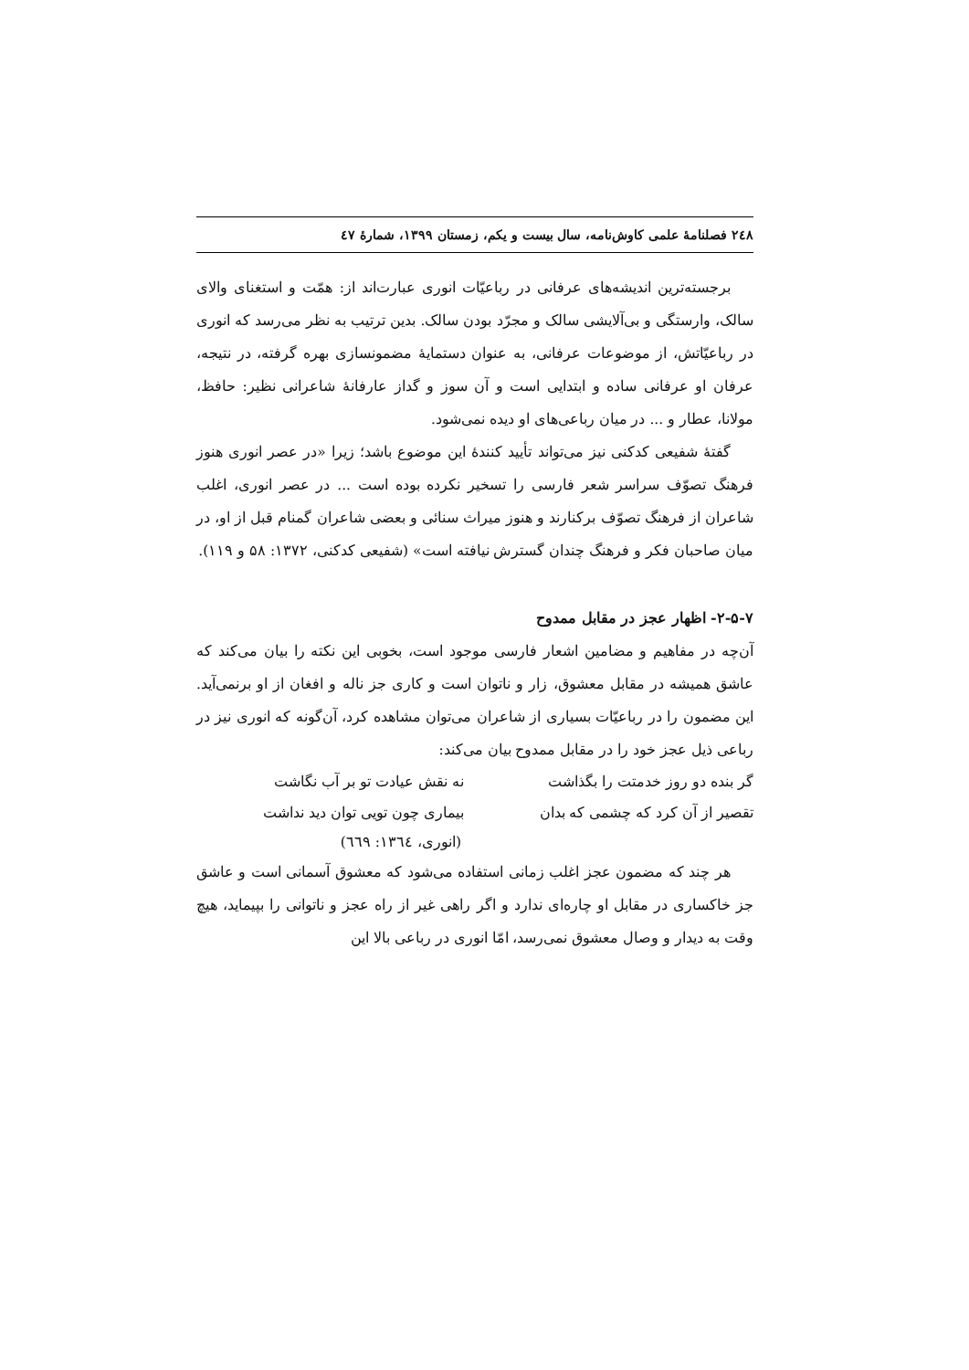۲٤۸ فصلنامهٔ علمی کاوش‌نامه، سال بیست و یکم، زمستان ۱۳۹۹، شمارهٔ ٤۷
برجسته‌ترین اندیشه‌های عرفانی در رباعیّات انوری عبارت‌اند از: همّت و استغنای والای سالک، وارستگی و بی‌آلایشی سالک و مجرّد بودن سالک. بدین ترتیب به نظر می‌رسد که انوری در رباعیّاتش، از موضوعات عرفانی، به عنوان دستمایهٔ مضمونسازی بهره گرفته، در نتیجه، عرفان او عرفانی ساده و ابتدایی است و آن سوز و گداز عارفانهٔ شاعرانی نظیر: حافظ، مولانا، عطار و ... در میان رباعی‌های او دیده نمی‌شود.
گفتهٔ شفیعی کدکنی نیز می‌تواند تأیید کنندهٔ این موضوع باشد؛ زیرا «در عصر انوری هنوز فرهنگ تصوّف سراسر شعر فارسی را تسخیر نکرده بوده است ... در عصر انوری، اغلب شاعران از فرهنگ تصوّف برکنارند و هنوز میراث سنائی و بعضی شاعران گمنام قبل از او، در میان صاحبان فکر و فرهنگ چندان گسترش نیافته است» (شفیعی کدکنی، ۱۳۷۲: ۵۸ و ۱۱۹).
۲-۵-۷- اظهار عجز در مقابل ممدوح
آن‌چه در مفاهیم و مضامین اشعار فارسی موجود است، بخوبی این نکته را بیان می‌کند که عاشق همیشه در مقابل معشوق، زار و ناتوان است و کاری جز ناله و افغان از او برنمی‌آید. این مضمون را در رباعیّات بسیاری از شاعران می‌توان مشاهده کرد، آن‌گونه که انوری نیز در رباعی ذیل عجز خود را در مقابل ممدوح بیان می‌کند:
گر بنده دو روز خدمتت را بگذاشت نه نقش عیادت تو بر آب نگاشت
تقصیر از آن کرد که چشمی که بدان بیماری چون تویی توان دید نداشت
(انوری، ۱۳٦٤: ٦٦۹)
هر چند که مضمون عجز اغلب زمانی استفاده می‌شود که معشوق آسمانی است و عاشق جز خاکساری در مقابل او چاره‌ای ندارد و اگر راهی غیر از راه عجز و ناتوانی را بپیماید، هیچ وقت به دیدار و وصال معشوق نمی‌رسد، امّا انوری در رباعی بالا این